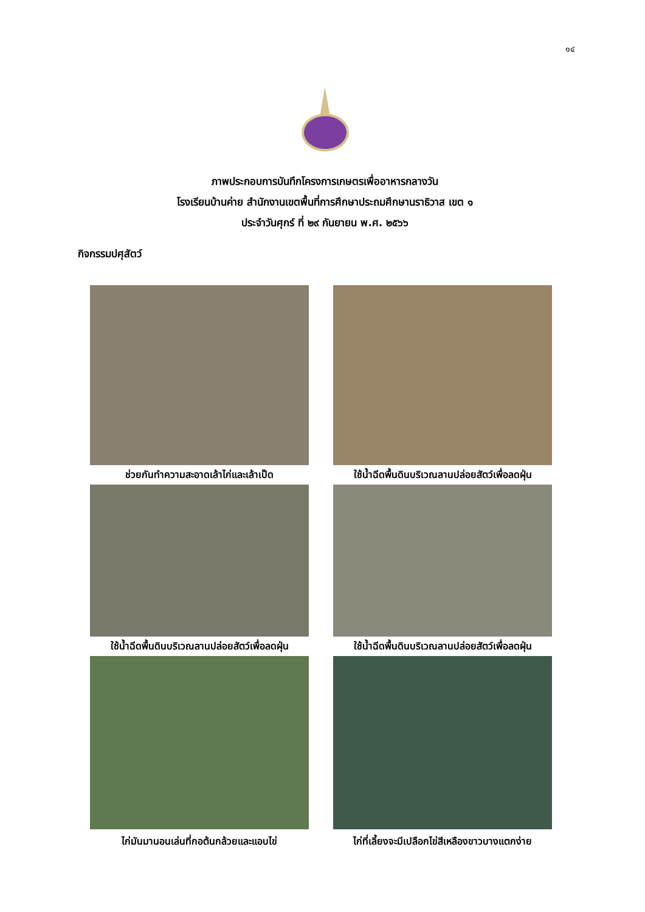๑๔
ภาพประกอบการบันทึกโครงการเกษตรเพื่ออาหารกลางวัน
โรงเรียนบ้านค่าย สำนักงานเขตพื้นที่การศึกษาประถมศึกษานราธิวาส เขต ๑
ประจำวันศุกร์ ที่ ๒๙ กันยายน พ.ศ. ๒๕๖๖
กิจกรรมปศุสัตว์
ช่วยกันทำความสะอาดเล้าไก่และเล้าเป็ด
ใช้น้ำฉีดพื้นดินบริเวณลานปล่อยสัตว์เพื่อลดฝุ่น
ใช้น้ำฉีดพื้นดินบริเวณลานปล่อยสัตว์เพื่อลดฝุ่น
ใช้น้ำฉีดพื้นดินบริเวณลานปล่อยสัตว์เพื่อลดฝุ่น
ไก่มันมานอนเล่นที่กอต้นกล้วยและแอบไข่
ไก่ที่เลี้ยงจะมีเปลือกไข่สีเหลืองขาวบางแตกง่าย